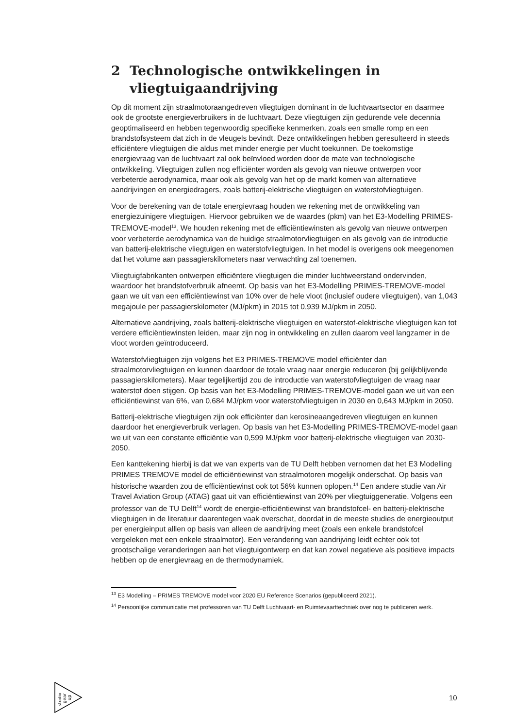2 Technologische ontwikkelingen in vliegtuigaandrijving
Op dit moment zijn straalmotoraangedreven vliegtuigen dominant in de luchtvaartsector en daarmee ook de grootste energieverbruikers in de luchtvaart. Deze vliegtuigen zijn gedurende vele decennia geoptimaliseerd en hebben tegenwoordig specifieke kenmerken, zoals een smalle romp en een brandstofsysteem dat zich in de vleugels bevindt. Deze ontwikkelingen hebben geresulteerd in steeds efficiëntere vliegtuigen die aldus met minder energie per vlucht toekunnen. De toekomstige energievraag van de luchtvaart zal ook beïnvloed worden door de mate van technologische ontwikkeling. Vliegtuigen zullen nog efficiënter worden als gevolg van nieuwe ontwerpen voor verbeterde aerodynamica, maar ook als gevolg van het op de markt komen van alternatieve aandrijvingen en energiedragers, zoals batterij-elektrische vliegtuigen en waterstofvliegtuigen.
Voor de berekening van de totale energievraag houden we rekening met de ontwikkeling van energiezuinigere vliegtuigen. Hiervoor gebruiken we de waardes (pkm) van het E3-Modelling PRIMES-TREMOVE-model<sup>13</sup>. We houden rekening met de efficiëntiewinsten als gevolg van nieuwe ontwerpen voor verbeterde aerodynamica van de huidige straalmotorvliegtuigen en als gevolg van de introductie van batterij-elektrische vliegtuigen en waterstofvliegtuigen. In het model is overigens ook meegenomen dat het volume aan passagierskilometers naar verwachting zal toenemen.
Vliegtuigfabrikanten ontwerpen efficiëntere vliegtuigen die minder luchtweerstand ondervinden, waardoor het brandstofverbruik afneemt. Op basis van het E3-Modelling PRIMES-TREMOVE-model gaan we uit van een efficiëntiewinst van 10% over de hele vloot (inclusief oudere vliegtuigen), van 1,043 megajoule per passagierskilometer (MJ/pkm) in 2015 tot 0,939 MJ/pkm in 2050.
Alternatieve aandrijving, zoals batterij-elektrische vliegtuigen en waterstof-elektrische vliegtuigen kan tot verdere efficiëntiewinsten leiden, maar zijn nog in ontwikkeling en zullen daarom veel langzamer in de vloot worden geïntroduceerd.
Waterstofvliegtuigen zijn volgens het E3 PRIMES-TREMOVE model efficiënter dan straalmotorvliegtuigen en kunnen daardoor de totale vraag naar energie reduceren (bij gelijkblijvende passagierskilometers). Maar tegelijkertijd zou de introductie van waterstofvliegtuigen de vraag naar waterstof doen stijgen. Op basis van het E3-Modelling PRIMES-TREMOVE-model gaan we uit van een efficiëntiewinst van 6%, van 0,684 MJ/pkm voor waterstofvliegtuigen in 2030 en 0,643 MJ/pkm in 2050.
Batterij-elektrische vliegtuigen zijn ook efficiënter dan kerosineaangedreven vliegtuigen en kunnen daardoor het energieverbruik verlagen. Op basis van het E3-Modelling PRIMES-TREMOVE-model gaan we uit van een constante efficiëntie van 0,599 MJ/pkm voor batterij-elektrische vliegtuigen van 2030-2050.
Een kanttekening hierbij is dat we van experts van de TU Delft hebben vernomen dat het E3 Modelling PRIMES TREMOVE model de efficiëntiewinst van straalmotoren mogelijk onderschat. Op basis van historische waarden zou de efficiëntiewinst ook tot 56% kunnen oplopen.<sup>14</sup> Een andere studie van Air Travel Aviation Group (ATAG) gaat uit van efficiëntiewinst van 20% per vliegtuiggeneratie. Volgens een professor van de TU Delft<sup>14</sup> wordt de energie-efficiëntiewinst van brandstofcel- en batterij-elektrische vliegtuigen in de literatuur daarentegen vaak overschat, doordat in de meeste studies de energieoutput per energieinput alllen op basis van alleen de aandrijving meet (zoals een enkele brandstofcel vergeleken met een enkele straalmotor). Een verandering van aandrijving leidt echter ook tot grootschalige veranderingen aan het vliegtuigontwerp en dat kan zowel negatieve als positieve impacts hebben op de energievraag en de thermodynamiek.
<sup>13</sup> E3 Modelling – PRIMES TREMOVE model voor 2020 EU Reference Scenarios (gepubliceerd 2021).
<sup>14</sup> Persoonlijke communicatie met professoren van TU Delft Luchtvaart- en Ruimtevaarttechniek over nog te publiceren werk.
studio
gear
up
10